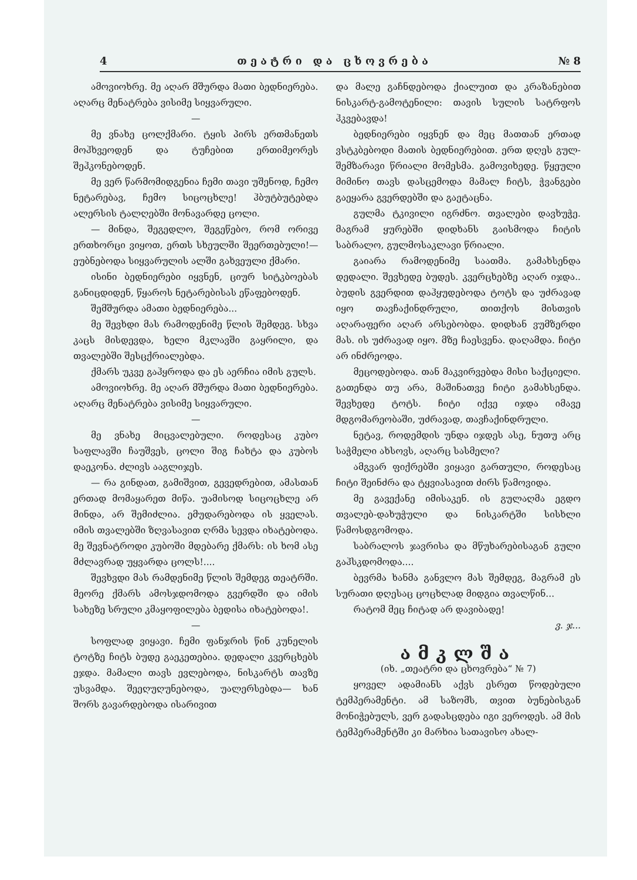4 თ ე ა ტ რ ი დ ა ც ხ ო ვ რ ე ბ ა № 8
ამოვიოხრე. მე აღარ მშურდა მათი ბედნიერება. აღარც მენატრება ვისიმე სიყვარული.
—
მე ვნახე ცოლქმარი. ტყის პირს ერთმანეთს მოჰხვეოდენ და ტუჩებით ერთიმეორეს შეჰკონებოდენ.
მე ვერ წარმომიდგენია ჩემი თავი უშენოდ, ჩემო ნეტარებავ, ჩემო სიცოცხლე! ჰბუტბუტებდა ალერსის ტალღებში მონავარდე ცოლი.
— მინდა, შეგედლო, შეგეწებო, რომ ორივე ერთხორცი ვიყოთ, ერთს სხეულში შეერთებული!—ეუბნებოდა სიყვარულის ალში გახვეული ქმარი.
ისინი ბედნიერები იყვნენ, ციურ სიტკბოებას განიცდიდენ, წყაროს ნეტარებისას ეწაფებოდენ.
შემშურდა ამათი ბედნიერება...
მე შევხდი მას რამოდენიმე წლის შემდეგ. სხვა კაცს მისდევდა, ხელი მკლავში გაყრილი, და თვალებში შესცქრიალებდა.
ქმარს უკვე გაჰყროდა და ეს აერჩია იმის გულს.
ამოვიოხრე. მე აღარ მშურდა მათი ბედნიერება. აღარც მენატრება ვისიმე სიყვარული.
—
მე ვნახე მიცვალებული. როდესაც კუბო საფლავში ჩაუშვეს, ცოლი შიგ ჩახტა და კუბოს დაეკონა. ძლივს ააგლიჯეს.
— რა გინდათ, გამიშვით, გევედრებით, ამასთან ერთად მომაყარეთ მიწა. უამისოდ სიცოცხლე არ მინდა, არ შემიძლია. ემუდარებოდა ის ყველას. იმის თვალებში ზღვასავით ღრმა სევდა იხატებოდა. მე შევნატროდი კუბოში მდებარე ქმარს: ის ხომ ასე მძლავრად უყვარდა ცოლს!....
შევხვდი მას რამდენიმე წლის შემდეგ თეატრში. მეორე ქმარს ამოსჯდომოდა გვერდში და იმის სახეზე სრული კმაყოფილება ბედისა იხატებოდა!.
—
სოფლად ვიყავი. ჩემი ფანჯრის წინ კუნელის ტოტზე ჩიტს ბუდე გაეკეთებია. დედალი კვერცხებს ეჯდა. მამალი თავს ევლებოდა, ნისკარტს თავზე უსვამდა. შეეღუღუნებოდა, უალერსებდა— ხან შორს გავარდებოდა ისარივით
და მალე გაჩნდებოდა ქიალუით და კრაზანებით ნისკარტ-გამოტენილი: თავის სულის სატრფოს ჰკვებავდა!
ბედნიერები იყვნენ და მეც მათთან ერთად ვსტკბებოდი მათის ბედნიერებით. ერთ დღეს გულ-შემზარავი წრიალი მომესმა. გამოვიხედე. წყეული მიმინო თავს დასცემოდა მამალ ჩიტს, ჭვანგები გაეყარა გვერდებში და გაეტაცნა.
გულმა ტკივილი იგრძნო. თვალები დავხუჭე. მაგრამ ყურებში დიდხანს გაისმოდა ჩიტის საბრალო, გულმოსაკლავი წრიალი.
გაიარა რამოდენიმე საათმა. გამახსენდა დედალი. შევხედე ბუდეს. კვერცხებზე აღარ იჯდა.. ბუდის გვერდით დაჰყუდებოდა ტოტს და უძრავად იყო თავჩაქინდრული, თითქოს მისთვის აღარაფერი აღარ არსებობდა. დიდხან ვუმზერდი მას. ის უძრავად იყო. მზე ჩაესვენა. დაღამდა. ჩიტი არ ინძრეოდა.
მეცოდებოდა. თან მაკვირვებდა მისი საქციელი. გათენდა თუ არა, მაშინათვე ჩიტი გამახსენდა. შევხედე ტოტს. ჩიტი იქვე იჯდა იმავე მდგომარეობაში, უძრავად, თავჩაქინდრული.
ნეტავ, როდემდის უნდა იჯდეს ასე, ნუთუ არც საჭმელი ახსოვს, აღარც სასმელი?
ამგვარ ფიქრებში ვიყავი გართული, როდესაც ჩიტი შეინძრა და ტყვიასავით ძირს წამოვიდა.
მე გავექანე იმისაკენ. ის გულაღმა ეგდო თვალებ-დახუჭული და ნისკარტში სისხლი წამოსდგომოდა.
საბრალოს ჯავრისა და მწუხარებისაგან გული გაჰსკდომოდა....
ბევრმა ხანმა განვლო მას შემდეგ, მაგრამ ეს სურათი დღესაც ცოცხლად მიდგია თვალწინ...
რატომ მეც ჩიტად არ დავიბადე!
ვ. ჯ...
ამკლშა
(იხ. „თეატრი და ცხოვრება“ № 7)
ყოველ ადამიანს აქვს ესრეთ წოდებული ტემპერამენტი. ამ საზომს, თვით ბუნებისგან მონიჭებულს, ვერ გადასცდება იგი ვეროდეს. ამ მის ტემპერამენტში კი მარხია სათავისო ახალ-